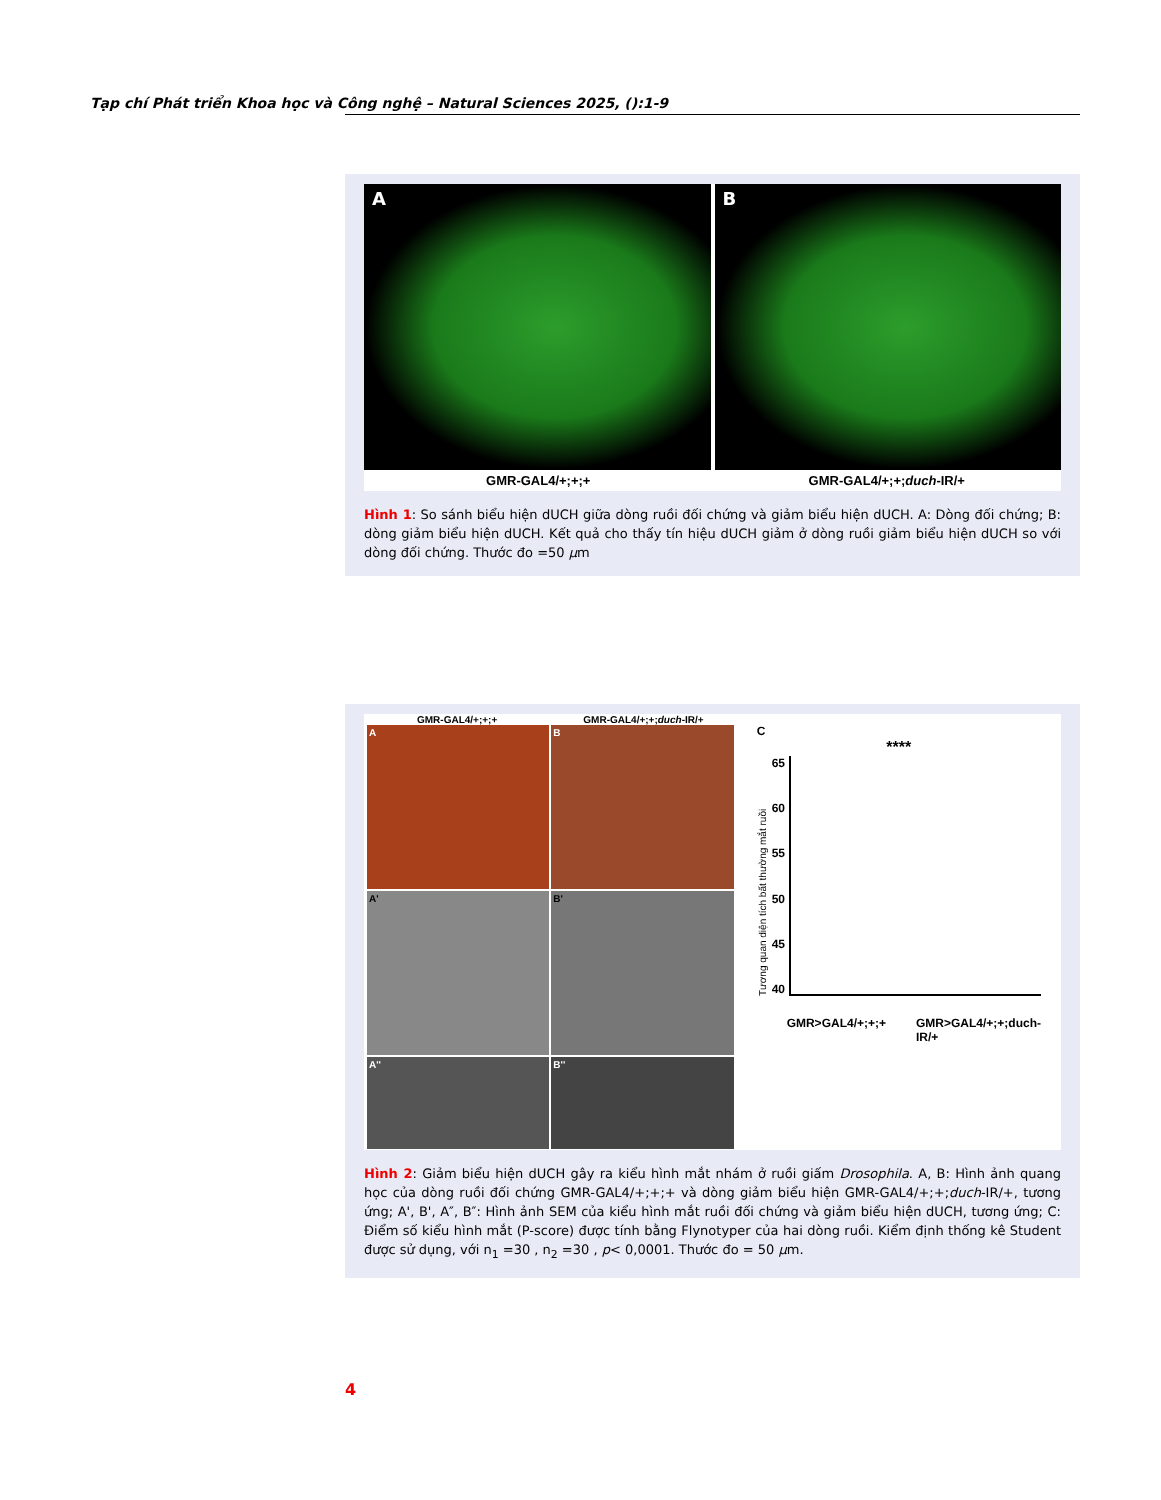Tạp chí Phát triển Khoa học và Công nghệ – Natural Sciences 2025, ():1-9
A B
GMR-GAL4/+;+;+ GMR-GAL4/+;+;duch-IR/+
Hình 1: So sánh biểu hiện dUCH giữa dòng ruồi đối chứng và giảm biểu hiện dUCH. A: Dòng đối chứng; B: dòng giảm biểu hiện dUCH. Kết quả cho thấy tín hiệu dUCH giảm ở dòng ruồi giảm biểu hiện dUCH so với dòng đối chứng. Thước đo =50 μm
GMR-GAL4/+;+;+ GMR-GAL4/+;+;duch-IR/+
A
B
A'
B'
A''
B''
C
****
Tương quan diện tích bất thường mắt ruồi
65
60
55
50
45
40
GMR>GAL4/+;+;+ GMR>GAL4/+;+;duch-IR/+
Hình 2: Giảm biểu hiện dUCH gây ra kiểu hình mắt nhám ở ruồi giấm Drosophila. A, B: Hình ảnh quang học của dòng ruồi đối chứng GMR-GAL4/+;+;+ và dòng giảm biểu hiện GMR-GAL4/+;+;duch-IR/+, tương ứng; A', B', A″, B″: Hình ảnh SEM của kiểu hình mắt ruồi đối chứng và giảm biểu hiện dUCH, tương ứng; C: Điểm số kiểu hình mắt (P-score) được tính bằng Flynotyper của hai dòng ruồi. Kiểm định thống kê Student được sử dụng, với n<sub>1</sub> =30 , n<sub>2</sub> =30 , p< 0,0001. Thước đo = 50 μm.
4